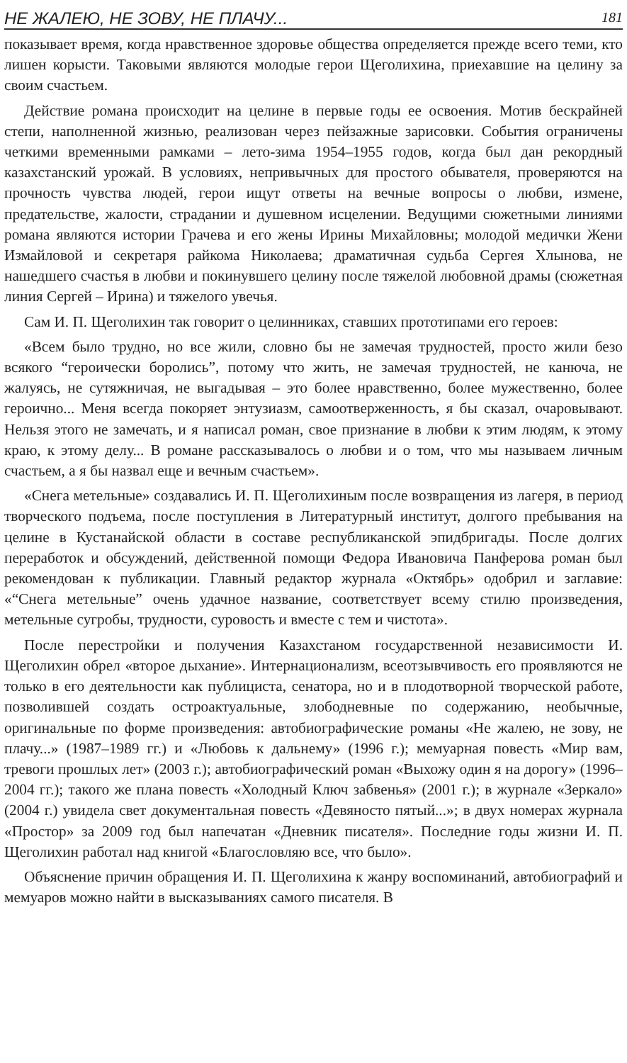НЕ ЖАЛЕЮ, НЕ ЗОВУ, НЕ ПЛАЧУ... 181
показывает время, когда нравственное здоровье общества определяется прежде всего теми, кто лишен корысти. Таковыми являются молодые герои Щеголихина, приехавшие на целину за своим счастьем.
Действие романа происходит на целине в первые годы ее освоения. Мотив бескрайней степи, наполненной жизнью, реализован через пейзажные зарисовки. События ограничены четкими временными рамками – лето-зима 1954–1955 годов, когда был дан рекордный казахстанский урожай. В условиях, непривычных для простого обывателя, проверяются на прочность чувства людей, герои ищут ответы на вечные вопросы о любви, измене, предательстве, жалости, страдании и душевном исцелении. Ведущими сюжетными линиями романа являются истории Грачева и его жены Ирины Михайловны; молодой медички Жени Измайловой и секретаря райкома Николаева; драматичная судьба Сергея Хлынова, не нашедшего счастья в любви и покинувшего целину после тяжелой любовной драмы (сюжетная линия Сергей – Ирина) и тяжелого увечья.
Сам И. П. Щеголихин так говорит о целинниках, ставших прототипами его героев:
«Всем было трудно, но все жили, словно бы не замечая трудностей, просто жили безо всякого “героически боролись”, потому что жить, не замечая трудностей, не канюча, не жалуясь, не сутяжничая, не выгадывая – это более нравственно, более мужественно, более героично... Меня всегда покоряет энтузиазм, самоотверженность, я бы сказал, очаровывают. Нельзя этого не замечать, и я написал роман, свое признание в любви к этим людям, к этому краю, к этому делу... В романе рассказывалось о любви и о том, что мы называем личным счастьем, а я бы назвал еще и вечным счастьем».
«Снега метельные» создавались И. П. Щеголихиным после возвращения из лагеря, в период творческого подъема, после поступления в Литературный институт, долгого пребывания на целине в Кустанайской области в составе республиканской эпидбригады. После долгих переработок и обсуждений, действенной помощи Федора Ивановича Панферова роман был рекомендован к публикации. Главный редактор журнала «Октябрь» одобрил и заглавие: «“Снега метельные” очень удачное название, соответствует всему стилю произведения, метельные сугробы, трудности, суровость и вместе с тем и чистота».
После перестройки и получения Казахстаном государственной независимости И. Щеголихин обрел «второе дыхание». Интернационализм, всеотзывчивость его проявляются не только в его деятельности как публициста, сенатора, но и в плодотворной творческой работе, позволившей создать остроактуальные, злободневные по содержанию, необычные, оригинальные по форме произведения: автобиографические романы «Не жалею, не зову, не плачу...» (1987–1989 гг.) и «Любовь к дальнему» (1996 г.); мемуарная повесть «Мир вам, тревоги прошлых лет» (2003 г.); автобиографический роман «Выхожу один я на дорогу» (1996–2004 гг.); такого же плана повесть «Холодный Ключ забвенья» (2001 г.); в журнале «Зеркало» (2004 г.) увидела свет документальная повесть «Девяносто пятый...»; в двух номерах журнала «Простор» за 2009 год был напечатан «Дневник писателя». Последние годы жизни И. П. Щеголихин работал над книгой «Благословляю все, что было».
Объяснение причин обращения И. П. Щеголихина к жанру воспоминаний, автобиографий и мемуаров можно найти в высказываниях самого писателя. В